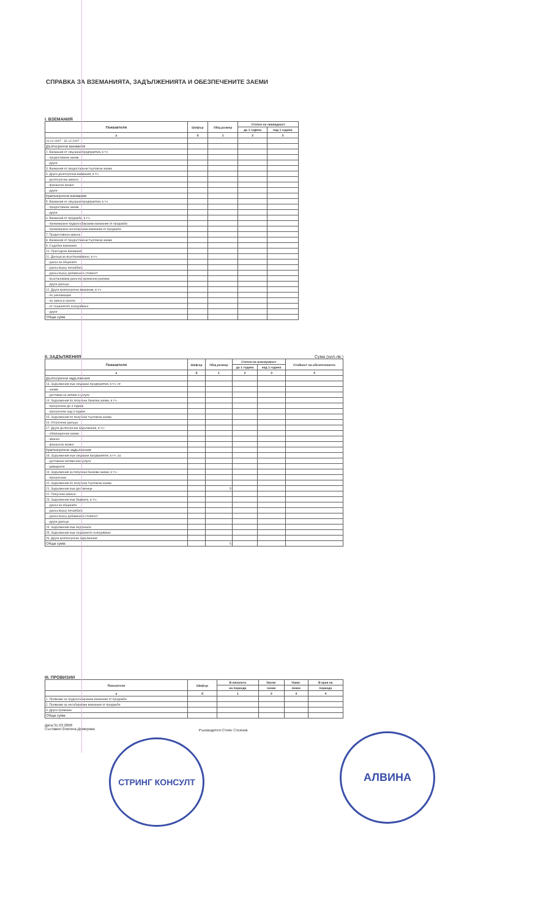СПРАВКА ЗА ВЗЕМАНИЯТА, ЗАДЪЛЖЕНИЯТА И ОБЕЗПЕЧЕНИТЕ ЗАЕМИ
I. ВЗЕМАНИЯ
| Показатели | Шифър | Общ размер | Степен на ликвидност | |
| --- | --- | --- | --- | --- |
| | | | до 1 година | над 1 година |
| а | б | 1 | 2 | 3 |
| 01.01.2007 - 31.12.2007 | | | | |
| Дългосрочни вземания | | | | |
| 2. Вземания от свързани предприятия, в т.ч | | | | |
| - предоставени заеми | | | | |
| - други | | | | |
| 3. Вземания от предоставени търговски заеми | | | | |
| 4. Други дългосрочни вземания, в т.ч. | | | | |
| - дългосрочни аванси | | | | |
| - финансов лизинг | | | | |
| - други | | | | |
| Краткосрочни вземания | | | | |
| 5. Вземания от свързани предприятия, в т.ч | | | | |
| - предоставени заеми | | | | |
| - други | | | | |
| 6. Вземания от продажби, в т.ч. | | | | |
| - провизирани трудносъбираеми вземания от продажби | | | | |
| - провизирани несъбираеми вземания от продажби | | | | |
| 7. Предоставени аванси | | | | |
| 8. Вземания от предоставени търговски заеми | | | | |
| 9. Съдебни вземания | | | | |
| 10. Присъдени вземания | | | | |
| 11. Данъци за възстановяване, в т.ч. | | | | |
| - данък за общините | | | | |
| - данък върху печалбата | | | | |
| - данък върху добавената стойност | | | | |
| - възстановими данъчни временни разлики | | | | |
| - други данъци | | | | |
| 12. Други краткосрочни вземания, в т.ч. | | | | |
| - по рекламации | | | | |
| - по липси и начети | | | | |
| - от социалното осигуряване | | | | |
| - други | | | | |
| Обща сума | | | | |
II. ЗАДЪЛЖЕНИЯ Сума (хил.лв.)
| Показатели | Шифър | Общ размер | Степен на изискуемост | | Стойност на обезпечението |
| --- | --- | --- | --- | --- | --- |
| | | | до 1 година | над 1 година | |
| а | б | 1 | 2 | 3 | 4 |
| Дългосрочни задължения | | | | | |
| 13. Задължения към свързани предприятия, в т.ч. от: | | | | | |
| - заеми | | | | | |
| - доставки на активи и услуги | | | | | |
| 14. Задължения по получени банкови заеми, в т.ч. | | | | | |
| - просрочени до 3 години | | | | | |
| - просрочени над 3 години | | | | | |
| 15. Задължения по получени търговски заеми | | | | | |
| 16. Отсрочени данъци | | | | | |
| 17. Други дългосрочни задължения, в т.ч.: | | | | | |
| - облигационни заеми | | | | | |
| - аванси | | | | | |
| - финансов лизинг | | | | | |
| Краткосрочни задължения | | | | | |
| 18. Задължения към свързани предприятия, в т.ч. за: | | | | | |
| - доставени активи или услуги | | | | | |
| - дивиденти | | | | | |
| 19. Задължения за получени банкови заеми, в т.ч.: | | | | | |
| - просрочени | | | | | |
| 20. Задължения по получени търговски заеми | | | | | |
| 21. Задължения към доставчици | | 5 | | | |
| 22. Получени аванси | | | | | |
| 23. Задължения към бюджета, в т.ч.: | | | | | |
| - данък за общините | | | | | |
| - данък върху печалбата | | | | | |
| - данък върху добавената стойност | | | | | |
| - други данъци | | | | | |
| 24. Задължения към персонала | | | | | |
| 25. Задължения към социалното осигуряване | | | | | |
| 26. Други краткосрочни задължения | | | | | |
| Обща сума: | | 5 | | | |
III. ПРОВИЗИИ
| Показатели | Шифър | В началото | Увели- | Нама- | В края на |
| --- | --- | --- | --- | --- | --- |
| | | на периода | чение | ление | периода |
| а | б | 1 | 2 | 3 | 4 |
| 1. Провизии за трудносъбираеми вземания от продажби | | | | | |
| 2. Провизии за несъбираеми вземания от продажби | | | | | |
| 3. Други провизии | | | | | |
| Обща сума: | | | | | |
Дата:31.03.2008
Съставил:Златина Демирова
Ръководител:Стоян Стоянов
СТРИНГ КОНСУЛТ АЛВИНА